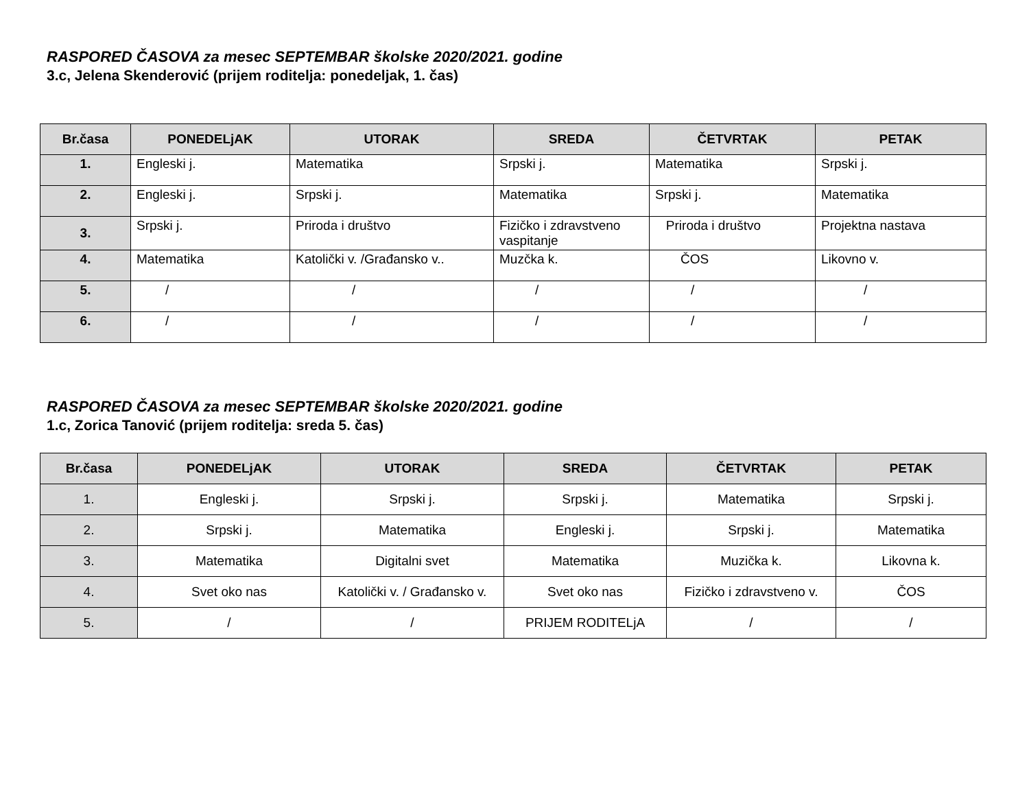RASPORED ČASOVA za mesec SEPTEMBAR školske 2020/2021. godine
3.c, Jelena Skenderović (prijem roditelja: ponedeljak, 1. čas)
| Br.časa | PONEDELjAK | UTORAK | SREDA | ČETVRTAK | PETAK |
| --- | --- | --- | --- | --- | --- |
| 1. | Engleski j. | Matematika | Srpski j. | Matematika | Srpski j. |
| 2. | Engleski j. | Srpski j. | Matematika | Srpski j. | Matematika |
| 3. | Srpski j. | Priroda i društvo | Fizičko i zdravstveno vaspitanje | Priroda i društvo | Projektna nastava |
| 4. | Matematika | Katolički v. /Građansko v.. | Muzčka k. | ČOS | Likovno v. |
| 5. | / | / | / | / | / |
| 6. | / | / | / | / | / |
RASPORED ČASOVA za mesec SEPTEMBAR školske 2020/2021. godine
1.c, Zorica Tanović (prijem roditelja: sreda 5. čas)
| Br.časa | PONEDELjAK | UTORAK | SREDA | ČETVRTAK | PETAK |
| --- | --- | --- | --- | --- | --- |
| 1. | Engleski j. | Srpski j. | Srpski j. | Matematika | Srpski j. |
| 2. | Srpski j. | Matematika | Engleski j. | Srpski j. | Matematika |
| 3. | Matematika | Digitalni svet | Matematika | Muzička k. | Likovna k. |
| 4. | Svet oko nas | Katolički v. / Građansko v. | Svet oko nas | Fizičko i zdravstveno v. | ČOS |
| 5. | / | / | PRIJEM RODITELjA | / | / |